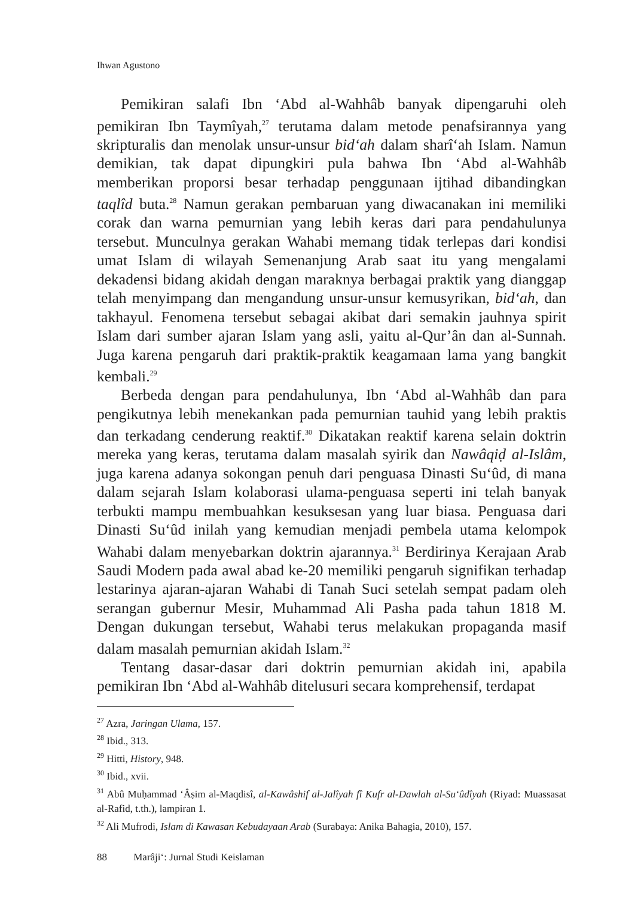Ihwan Agustono
Pemikiran salafi Ibn ‘Abd al-Wahhâb banyak dipengaruhi oleh pemikiran Ibn Taymîyah,<sup>27</sup> terutama dalam metode penafsirannya yang skripturalis dan menolak unsur-unsur bid‘ah dalam sharî‘ah Islam. Namun demikian, tak dapat dipungkiri pula bahwa Ibn ‘Abd al-Wahhâb memberikan proporsi besar terhadap penggunaan ijtihad dibandingkan taqlîd buta.<sup>28</sup> Namun gerakan pembaruan yang diwacanakan ini memiliki corak dan warna pemurnian yang lebih keras dari para pendahulunya tersebut. Munculnya gerakan Wahabi memang tidak terlepas dari kondisi umat Islam di wilayah Semenanjung Arab saat itu yang mengalami dekadensi bidang akidah dengan maraknya berbagai praktik yang dianggap telah menyimpang dan mengandung unsur-unsur kemusyrikan, bid‘ah, dan takhayul. Fenomena tersebut sebagai akibat dari semakin jauhnya spirit Islam dari sumber ajaran Islam yang asli, yaitu al-Qur’ân dan al-Sunnah. Juga karena pengaruh dari praktik-praktik keagamaan lama yang bangkit kembali.<sup>29</sup>
Berbeda dengan para pendahulunya, Ibn ‘Abd al-Wahhâb dan para pengikutnya lebih menekankan pada pemurnian tauhid yang lebih praktis dan terkadang cenderung reaktif.<sup>30</sup> Dikatakan reaktif karena selain doktrin mereka yang keras, terutama dalam masalah syirik dan Nawâqiḍ al-Islâm, juga karena adanya sokongan penuh dari penguasa Dinasti Su‘ûd, di mana dalam sejarah Islam kolaborasi ulama-penguasa seperti ini telah banyak terbukti mampu membuahkan kesuksesan yang luar biasa. Penguasa dari Dinasti Su‘ûd inilah yang kemudian menjadi pembela utama kelompok Wahabi dalam menyebarkan doktrin ajarannya.<sup>31</sup> Berdirinya Kerajaan Arab Saudi Modern pada awal abad ke-20 memiliki pengaruh signifikan terhadap lestarinya ajaran-ajaran Wahabi di Tanah Suci setelah sempat padam oleh serangan gubernur Mesir, Muhammad Ali Pasha pada tahun 1818 M. Dengan dukungan tersebut, Wahabi terus melakukan propaganda masif dalam masalah pemurnian akidah Islam.<sup>32</sup>
Tentang dasar-dasar dari doktrin pemurnian akidah ini, apabila pemikiran Ibn ‘Abd al-Wahhâb ditelusuri secara komprehensif, terdapat
<sup>27</sup> Azra, Jaringan Ulama, 157.
<sup>28</sup> Ibid., 313.
<sup>29</sup> Hitti, History, 948.
<sup>30</sup> Ibid., xvii.
<sup>31</sup> Abû Muḥammad ‘Âṣim al-Maqdisî, al-Kawâshif al-Jalîyah fî Kufr al-Dawlah al-Su‘ûdîyah (Riyad: Muassasat al-Rafid, t.th.), lampiran 1.
<sup>32</sup> Ali Mufrodi, Islam di Kawasan Kebudayaan Arab (Surabaya: Anika Bahagia, 2010), 157.
88 Marâji‘: Jurnal Studi Keislaman